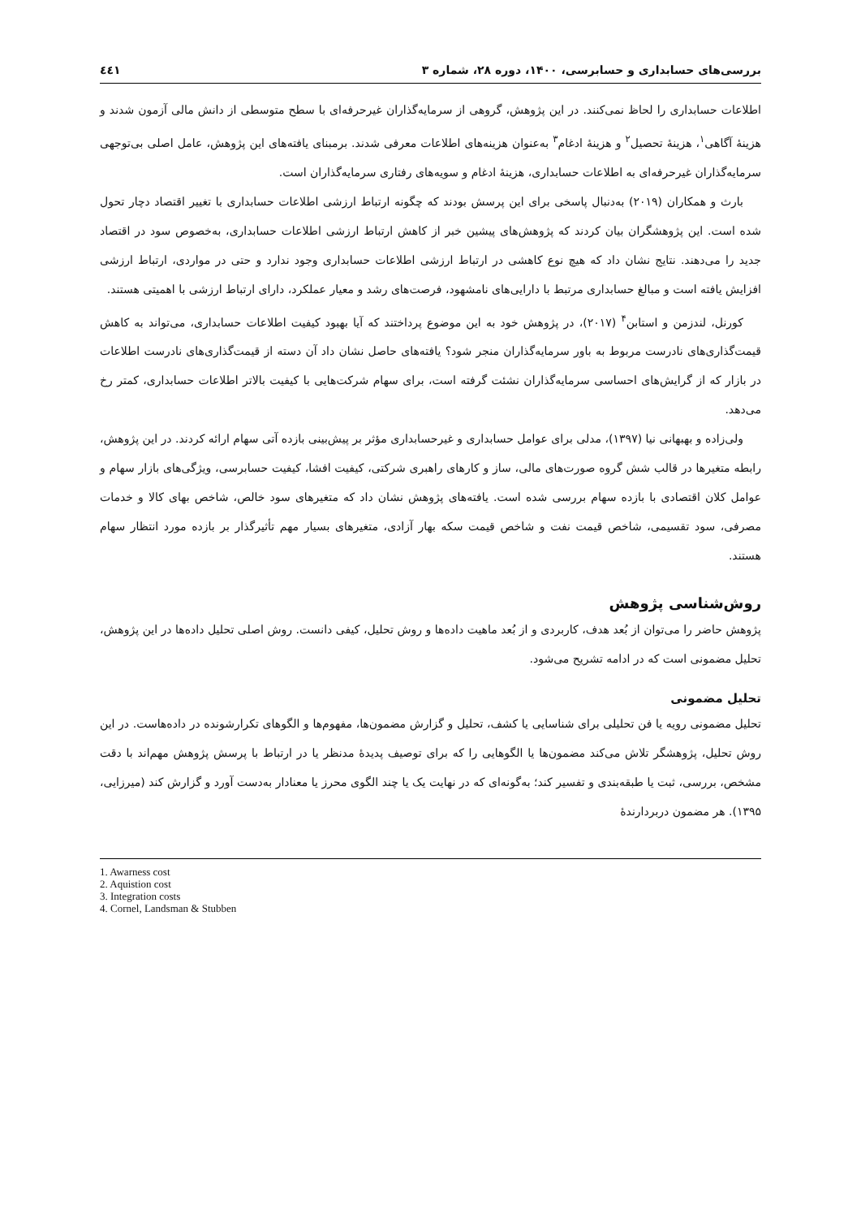بررسی‌های حسابداری و حسابرسی، ۱۴۰۰، دوره ۲۸، شماره ۳ ٤٤١
اطلاعات حسابداری را لحاظ نمی‌کنند. در این پژوهش، گروهی از سرمایه‌گذاران غیرحرفه‌ای با سطح متوسطی از دانش مالی آزمون شدند و هزینهٔ آگاهی<sup>۱</sup>، هزینهٔ تحصیل<sup>۲</sup> و هزینهٔ ادغام<sup>۳</sup> به‌عنوان هزینه‌های اطلاعات معرفی شدند. برمبنای یافته‌های این پژوهش، عامل اصلی بی‌توجهی سرمایه‌گذاران غیرحرفه‌ای به اطلاعات حسابداری، هزینهٔ ادغام و سویه‌های رفتاری سرمایه‌گذاران است.
بارث و همکاران (۲۰۱۹) به‌دنبال پاسخی برای این پرسش بودند که چگونه ارتباط ارزشی اطلاعات حسابداری با تغییر اقتصاد دچار تحول شده است. این پژوهشگران بیان کردند که پژوهش‌های پیشین خبر از کاهش ارتباط ارزشی اطلاعات حسابداری، به‌خصوص سود در اقتصاد جدید را می‌دهند. نتایج نشان داد که هیچ نوع کاهشی در ارتباط ارزشی اطلاعات حسابداری وجود ندارد و حتی در مواردی، ارتباط ارزشی افزایش یافته است و مبالغ حسابداری مرتبط با دارایی‌های نامشهود، فرصت‌های رشد و معیار عملکرد، دارای ارتباط ارزشی با اهمیتی هستند.
کورنل، لندزمن و استابن<sup>۴</sup> (۲۰۱۷)، در پژوهش خود به این موضوع پرداختند که آیا بهبود کیفیت اطلاعات حسابداری، می‌تواند به کاهش قیمت‌گذاری‌های نادرست مربوط به باور سرمایه‌گذاران منجر شود؟ یافته‌های حاصل نشان داد آن دسته از قیمت‌گذاری‌های نادرست اطلاعات در بازار که از گرایش‌های احساسی سرمایه‌گذاران نشئت گرفته است، برای سهام شرکت‌هایی با کیفیت بالاتر اطلاعات حسابداری، کمتر رخ می‌دهد.
ولی‌زاده و بهبهانی نیا (۱۳۹۷)، مدلی برای عوامل حسابداری و غیرحسابداری مؤثر بر پیش‌بینی بازده آتی سهام ارائه کردند. در این پژوهش، رابطه متغیرها در قالب شش گروه صورت‌های مالی، ساز و کارهای راهبری شرکتی، کیفیت افشا، کیفیت حسابرسی، ویژگی‌های بازار سهام و عوامل کلان اقتصادی با بازده سهام بررسی شده است. یافته‌های پژوهش نشان داد که متغیرهای سود خالص، شاخص بهای کالا و خدمات مصرفی، سود تقسیمی، شاخص قیمت نفت و شاخص قیمت سکه بهار آزادی، متغیرهای بسیار مهم تأثیرگذار بر بازده مورد انتظار سهام هستند.
روش‌شناسی پژوهش
پژوهش حاضر را می‌توان از بُعد هدف، کاربردی و از بُعد ماهیت داده‌ها و روش تحلیل، کیفی دانست. روش اصلی تحلیل داده‌ها در این پژوهش، تحلیل مضمونی است که در ادامه تشریح می‌شود.
تحلیل مضمونی
تحلیل مضمونی رویه یا فن تحلیلی برای شناسایی یا کشف، تحلیل و گزارش مضمون‌ها، مفهوم‌ها و الگوهای تکرارشونده در داده‌هاست. در این روش تحلیل، پژوهشگر تلاش می‌کند مضمون‌ها یا الگوهایی را که برای توصیف پدیدهٔ مدنظر یا در ارتباط با پرسش پژوهش مهم‌اند با دقت مشخص، بررسی، ثبت یا طبقه‌بندی و تفسیر کند؛ به‌گونه‌ای که در نهایت یک یا چند الگوی محرز یا معنادار به‌دست آورد و گزارش کند (میرزایی، ۱۳۹۵). هر مضمون دربردارندهٔ
1. Awarness cost
2. Aquistion cost
3. Integration costs
4. Cornel, Landsman & Stubben